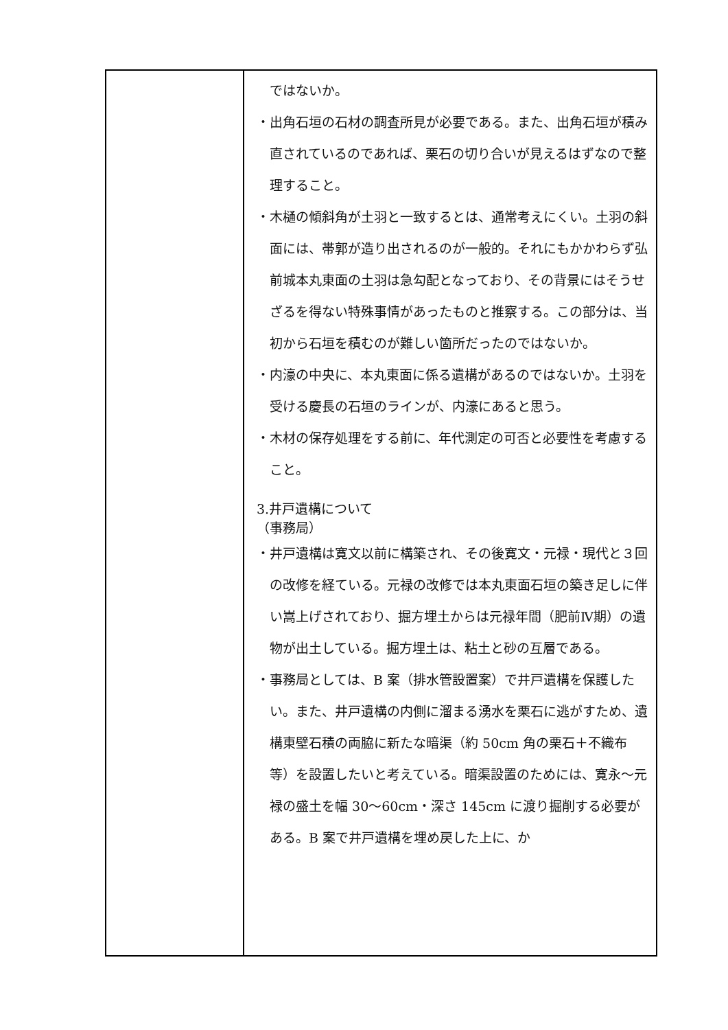| | ではないか。 ・出角石垣の石材の調査所見が必要である。また、出角石垣が積み直されているのであれば、栗石の切り合いが見えるはずなので整理すること。 ・木樋の傾斜角が土羽と一致するとは、通常考えにくい。土羽の斜面には、帯郭が造り出されるのが一般的。それにもかかわらず弘前城本丸東面の土羽は急勾配となっており、その背景にはそうせざるを得ない特殊事情があったものと推察する。この部分は、当初から石垣を積むのが難しい箇所だったのではないか。 ・内濠の中央に、本丸東面に係る遺構があるのではないか。土羽を受ける慶長の石垣のラインが、内濠にあると思う。 ・木材の保存処理をする前に、年代測定の可否と必要性を考慮すること。 3.井戸遺構について （事務局） ・井戸遺構は寛文以前に構築され、その後寛文・元禄・現代と３回の改修を経ている。元禄の改修では本丸東面石垣の築き足しに伴い嵩上げされており、掘方埋土からは元禄年間（肥前Ⅳ期）の遺物が出土している。掘方埋土は、粘土と砂の互層である。 ・事務局としては、B 案（排水管設置案）で井戸遺構を保護したい。また、井戸遺構の内側に溜まる湧水を栗石に逃がすため、遺構東壁石積の両脇に新たな暗渠（約 50cm 角の栗石＋不織布 等）を設置したいと考えている。暗渠設置のためには、寛永～元禄の盛土を幅 30～60cm・深さ 145cm に渡り掘削する必要がある。B 案で井戸遺構を埋め戻した上に、か |